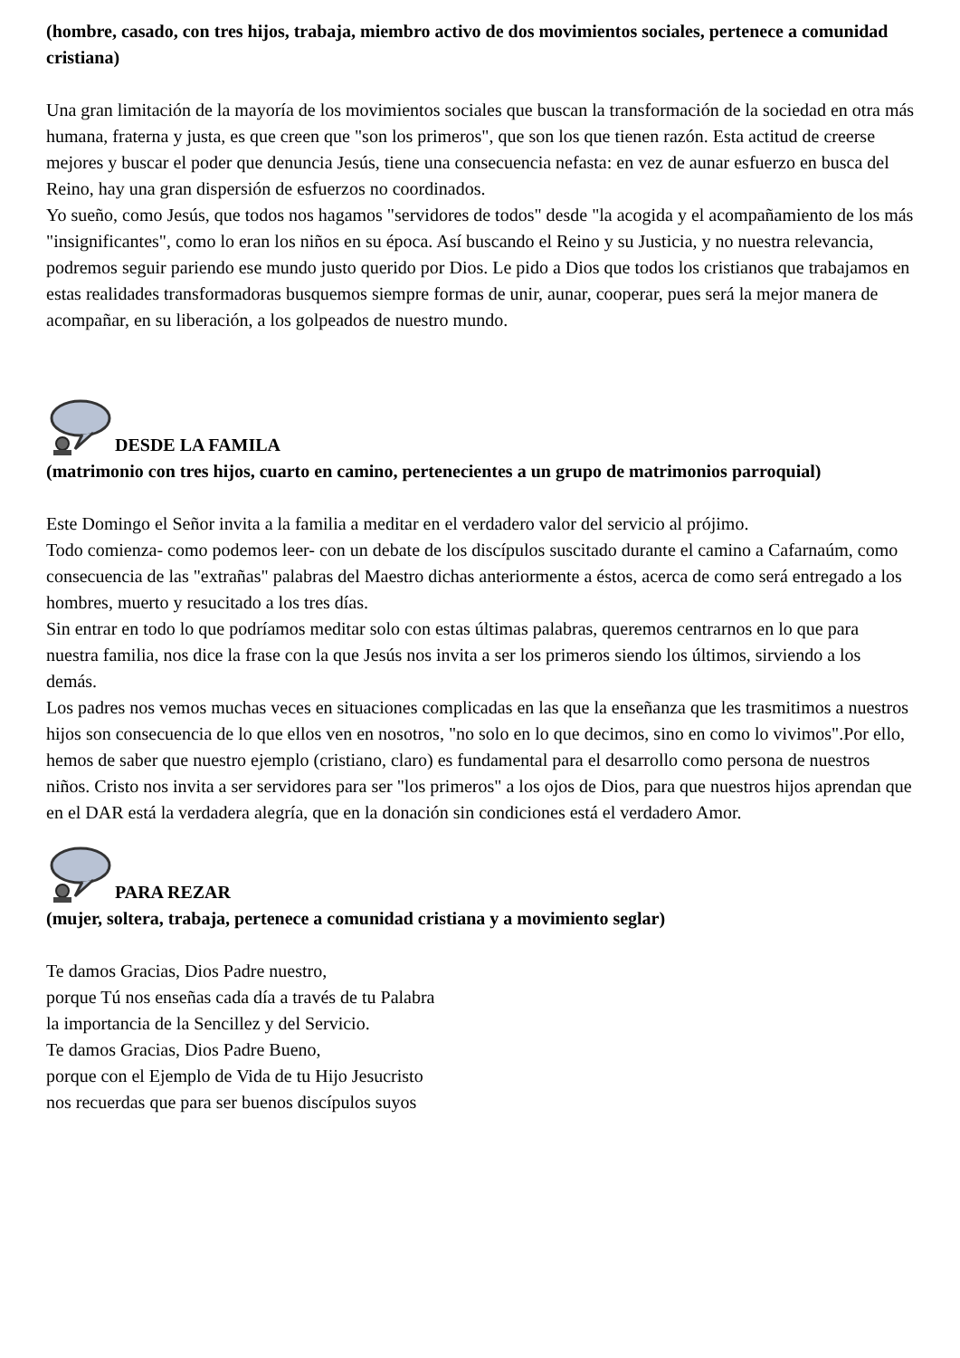(hombre, casado, con tres hijos, trabaja, miembro activo de dos movimientos sociales, pertenece a comunidad cristiana)
Una gran limitación de la mayoría de los movimientos sociales que buscan la transformación de la sociedad en otra más humana, fraterna y justa, es que creen que "son los primeros", que son los que tienen razón. Esta actitud de creerse mejores y buscar el poder que denuncia Jesús, tiene una consecuencia nefasta: en vez de aunar esfuerzo en busca del Reino, hay una gran dispersión de esfuerzos no coordinados.
Yo sueño, como Jesús, que todos nos hagamos "servidores de todos" desde "la acogida y el acompañamiento de los más "insignificantes", como lo eran los niños en su época. Así buscando el Reino y su Justicia, y no nuestra relevancia, podremos seguir pariendo ese mundo justo querido por Dios. Le pido a Dios que todos los cristianos que trabajamos en estas realidades transformadoras busquemos siempre formas de unir, aunar, cooperar, pues será la mejor manera de acompañar, en su liberación, a los golpeados de nuestro mundo.
DESDE LA FAMILA
(matrimonio con tres hijos, cuarto en camino, pertenecientes a un grupo de matrimonios parroquial)
Este Domingo el Señor invita a la familia a meditar en el verdadero valor del servicio al prójimo.
Todo comienza- como podemos leer- con un debate de los discípulos suscitado durante el camino a Cafarnaúm, como consecuencia de las "extrañas" palabras del Maestro dichas anteriormente a éstos, acerca de como será entregado a los hombres, muerto y resucitado a los tres días.
Sin entrar en todo lo que podríamos meditar solo con estas últimas palabras, queremos centrarnos en lo que para nuestra familia, nos dice la frase con la que Jesús nos invita a ser los primeros siendo los últimos, sirviendo a los demás.
Los padres nos vemos muchas veces en situaciones complicadas en las que la enseñanza que les trasmitimos a nuestros hijos son consecuencia de lo que ellos ven en nosotros, "no solo en lo que decimos, sino en como lo vivimos".Por ello, hemos de saber que nuestro ejemplo (cristiano, claro) es fundamental para el desarrollo como persona de nuestros niños. Cristo nos invita a ser servidores para ser "los primeros" a los ojos de Dios, para que nuestros hijos aprendan que en el DAR está la verdadera alegría, que en la donación sin condiciones está el verdadero Amor.
PARA REZAR
(mujer, soltera, trabaja, pertenece a comunidad cristiana y a movimiento seglar)
Te damos Gracias, Dios Padre nuestro,
porque Tú nos enseñas cada día a través de tu Palabra
la importancia de la Sencillez y del Servicio.
Te damos Gracias, Dios Padre Bueno,
porque con el Ejemplo de Vida de tu Hijo Jesucristo
nos recuerdas que para ser buenos discípulos suyos